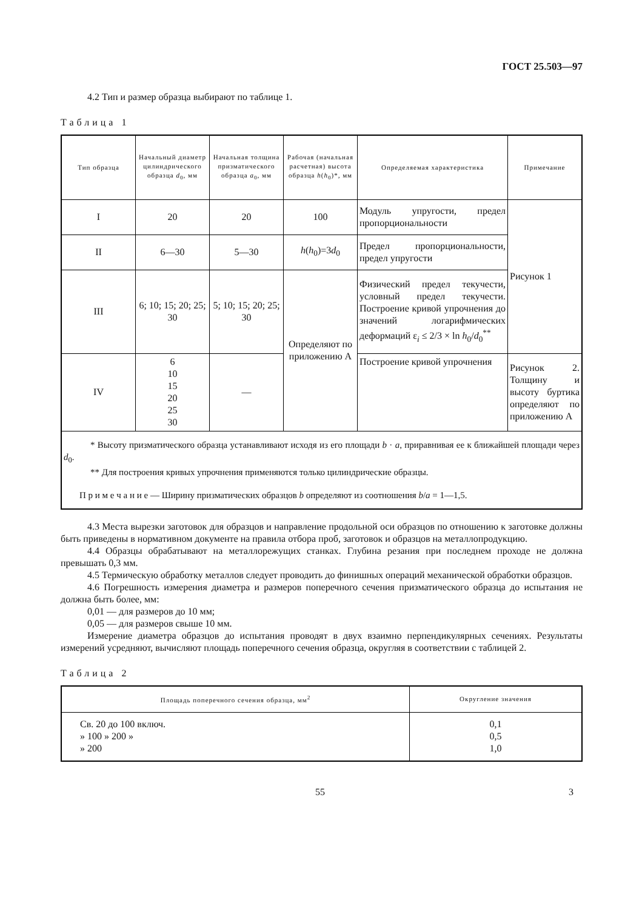ГОСТ 25.503—97
4.2 Тип и размер образца выбирают по таблице 1.
Таблица 1
| Тип образца | Начальный диаметр цилиндрического образца d<sub>0</sub>, мм | Начальная толщина призматического образца a<sub>0</sub>, мм | Рабочая (начальная расчетная) высота образца h ( h<sub>0</sub>)*, мм | Определяемая характеристика | Примечание |
| --- | --- | --- | --- | --- | --- |
| I | 20 | 20 | 100 | Модуль упругости, предел пропорциональности | Рисунок 1 |
| II | 6—30 | 5—30 | h ( h<sub>0</sub>)=3 d<sub>0</sub> | Предел пропорциональности, предел упругости | |
| III | 6; 10; 15; 20; 25; 30 | 5; 10; 15; 20; 25; 30 | Определяют по приложению А | Физический предел текучести, условный предел текучести. Построение кривой упрочнения до значений логарифмических деформаций ε<sub>i</sub> ≤ 2/3 × ln h<sub>0</sub>/ d<sub>0</sub><sup>**</sup> | |
| IV | 6 10 15 20 25 30 | — | | Построение кривой упрочнения | Рисунок 2. Толщину и высоту буртика определяют по приложению А |
| * Высоту призматического образца устанавливают исходя из его площади b · a , приравнивая ее к ближайшей площади через d<sub>0</sub>. ** Для построения кривых упрочнения применяются только цилиндрические образцы. П р и м е ч а н и е — Ширину призматических образцов b определяют из соотношения b / a = 1—1,5. | | | | | |
4.3 Места вырезки заготовок для образцов и направление продольной оси образцов по отношению к заготовке должны быть приведены в нормативном документе на правила отбора проб, заготовок и образцов на металлопродукцию.
4.4 Образцы обрабатывают на металлорежущих станках. Глубина резания при последнем проходе не должна превышать 0,3 мм.
4.5 Термическую обработку металлов следует проводить до финишных операций механической обработки образцов.
4.6 Погрешность измерения диаметра и размеров поперечного сечения призматического образца до испытания не должна быть более, мм:
0,01 — для размеров до 10 мм;
0,05 — для размеров свыше 10 мм.
Измерение диаметра образцов до испытания проводят в двух взаимно перпендикулярных сечениях. Результаты измерений усредняют, вычисляют площадь поперечного сечения образца, округляя в соответствии с таблицей 2.
Таблица 2
| Площадь поперечного сечения образца, мм<sup>2</sup> | Округление значения |
| --- | --- |
| Св. 20 до 100 включ. » 100 » 200 » » 200 | 0,1 0,5 1,0 |
55 3